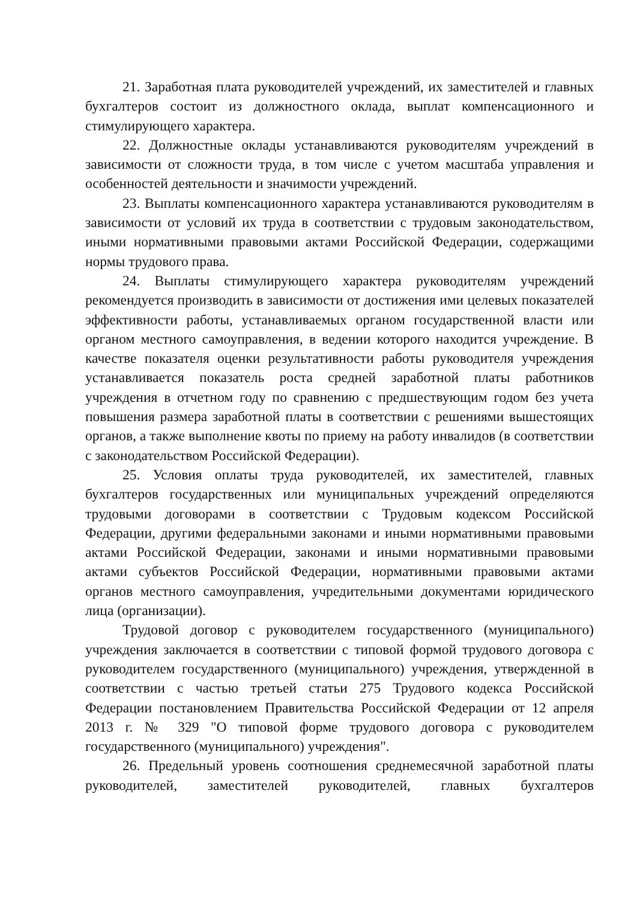21. Заработная плата руководителей учреждений, их заместителей и главных бухгалтеров состоит из должностного оклада, выплат компенсационного и стимулирующего характера.
22. Должностные оклады устанавливаются руководителям учреждений в зависимости от сложности труда, в том числе с учетом масштаба управления и особенностей деятельности и значимости учреждений.
23. Выплаты компенсационного характера устанавливаются руководителям в зависимости от условий их труда в соответствии с трудовым законодательством, иными нормативными правовыми актами Российской Федерации, содержащими нормы трудового права.
24. Выплаты стимулирующего характера руководителям учреждений рекомендуется производить в зависимости от достижения ими целевых показателей эффективности работы, устанавливаемых органом государственной власти или органом местного самоуправления, в ведении которого находится учреждение. В качестве показателя оценки результативности работы руководителя учреждения устанавливается показатель роста средней заработной платы работников учреждения в отчетном году по сравнению с предшествующим годом без учета повышения размера заработной платы в соответствии с решениями вышестоящих органов, а также выполнение квоты по приему на работу инвалидов (в соответствии с законодательством Российской Федерации).
25. Условия оплаты труда руководителей, их заместителей, главных бухгалтеров государственных или муниципальных учреждений определяются трудовыми договорами в соответствии с Трудовым кодексом Российской Федерации, другими федеральными законами и иными нормативными правовыми актами Российской Федерации, законами и иными нормативными правовыми актами субъектов Российской Федерации, нормативными правовыми актами органов местного самоуправления, учредительными документами юридического лица (организации).
Трудовой договор с руководителем государственного (муниципального) учреждения заключается в соответствии с типовой формой трудового договора с руководителем государственного (муниципального) учреждения, утвержденной в соответствии с частью третьей статьи 275 Трудового кодекса Российской Федерации постановлением Правительства Российской Федерации от 12 апреля 2013 г. № 329 "О типовой форме трудового договора с руководителем государственного (муниципального) учреждения".
26. Предельный уровень соотношения среднемесячной заработной платы руководителей, заместителей руководителей, главных бухгалтеров